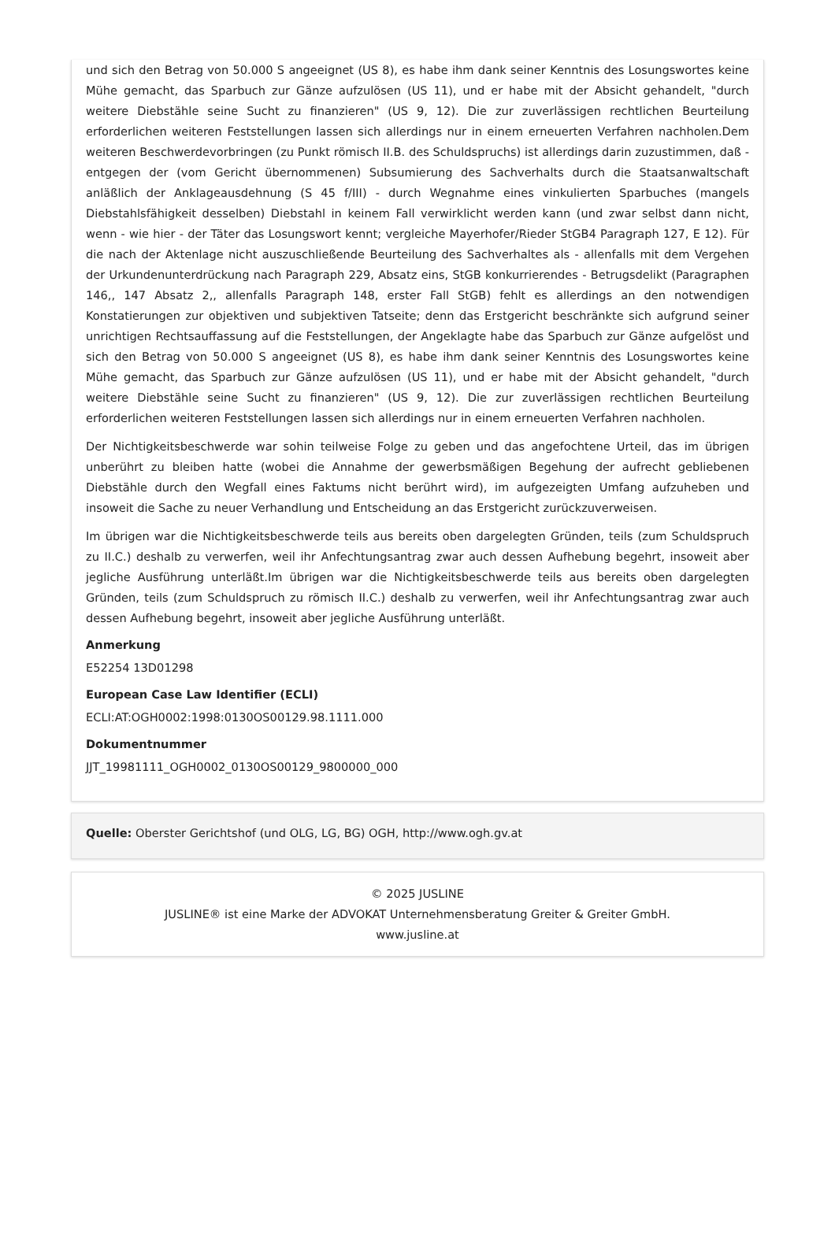und sich den Betrag von 50.000 S angeeignet (US 8), es habe ihm dank seiner Kenntnis des Losungswortes keine Mühe gemacht, das Sparbuch zur Gänze aufzulösen (US 11), und er habe mit der Absicht gehandelt, "durch weitere Diebstähle seine Sucht zu finanzieren" (US 9, 12). Die zur zuverlässigen rechtlichen Beurteilung erforderlichen weiteren Feststellungen lassen sich allerdings nur in einem erneuerten Verfahren nachholen.Dem weiteren Beschwerdevorbringen (zu Punkt römisch II.B. des Schuldspruchs) ist allerdings darin zuzustimmen, daß - entgegen der (vom Gericht übernommenen) Subsumierung des Sachverhalts durch die Staatsanwaltschaft anläßlich der Anklageausdehnung (S 45 f/III) - durch Wegnahme eines vinkulierten Sparbuches (mangels Diebstahlsfähigkeit desselben) Diebstahl in keinem Fall verwirklicht werden kann (und zwar selbst dann nicht, wenn - wie hier - der Täter das Losungswort kennt; vergleiche Mayerhofer/Rieder StGB4 Paragraph 127, E 12). Für die nach der Aktenlage nicht auszuschließende Beurteilung des Sachverhaltes als - allenfalls mit dem Vergehen der Urkundenunterdrückung nach Paragraph 229, Absatz eins, StGB konkurrierendes - Betrugsdelikt (Paragraphen 146,, 147 Absatz 2,, allenfalls Paragraph 148, erster Fall StGB) fehlt es allerdings an den notwendigen Konstatierungen zur objektiven und subjektiven Tatseite; denn das Erstgericht beschränkte sich aufgrund seiner unrichtigen Rechtsauffassung auf die Feststellungen, der Angeklagte habe das Sparbuch zur Gänze aufgelöst und sich den Betrag von 50.000 S angeeignet (US 8), es habe ihm dank seiner Kenntnis des Losungswortes keine Mühe gemacht, das Sparbuch zur Gänze aufzulösen (US 11), und er habe mit der Absicht gehandelt, "durch weitere Diebstähle seine Sucht zu finanzieren" (US 9, 12). Die zur zuverlässigen rechtlichen Beurteilung erforderlichen weiteren Feststellungen lassen sich allerdings nur in einem erneuerten Verfahren nachholen.
Der Nichtigkeitsbeschwerde war sohin teilweise Folge zu geben und das angefochtene Urteil, das im übrigen unberührt zu bleiben hatte (wobei die Annahme der gewerbsmäßigen Begehung der aufrecht gebliebenen Diebstähle durch den Wegfall eines Faktums nicht berührt wird), im aufgezeigten Umfang aufzuheben und insoweit die Sache zu neuer Verhandlung und Entscheidung an das Erstgericht zurückzuverweisen.
Im übrigen war die Nichtigkeitsbeschwerde teils aus bereits oben dargelegten Gründen, teils (zum Schuldspruch zu II.C.) deshalb zu verwerfen, weil ihr Anfechtungsantrag zwar auch dessen Aufhebung begehrt, insoweit aber jegliche Ausführung unterläßt.Im übrigen war die Nichtigkeitsbeschwerde teils aus bereits oben dargelegten Gründen, teils (zum Schuldspruch zu römisch II.C.) deshalb zu verwerfen, weil ihr Anfechtungsantrag zwar auch dessen Aufhebung begehrt, insoweit aber jegliche Ausführung unterläßt.
Anmerkung
E52254 13D01298
European Case Law Identifier (ECLI)
ECLI:AT:OGH0002:1998:0130OS00129.98.1111.000
Dokumentnummer
JJT_19981111_OGH0002_0130OS00129_9800000_000
Quelle: Oberster Gerichtshof (und OLG, LG, BG) OGH, http://www.ogh.gv.at
© 2025 JUSLINE
JUSLINE® ist eine Marke der ADVOKAT Unternehmensberatung Greiter & Greiter GmbH.
www.jusline.at